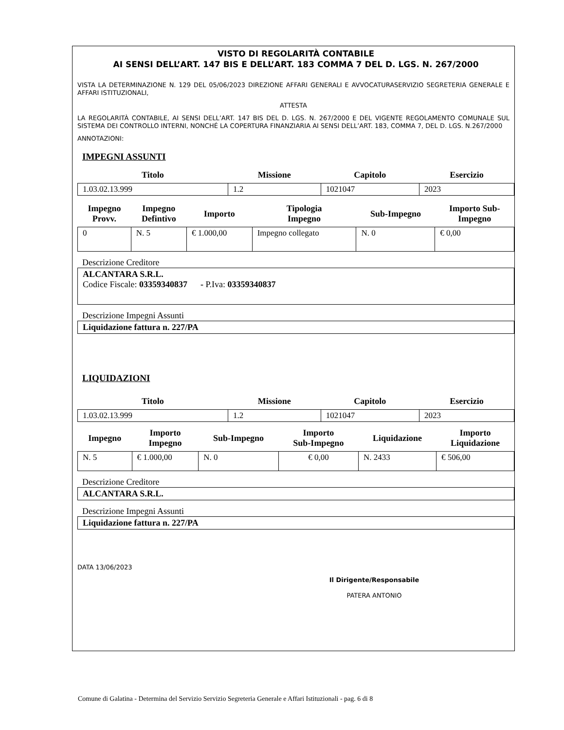VISTO DI REGOLARITÀ CONTABILE
AI SENSI DELL’ART. 147 BIS E DELL’ART. 183 COMMA 7 DEL D. LGS. N. 267/2000
VISTA LA DETERMINAZIONE N. 129 DEL 05/06/2023 DIREZIONE AFFARI GENERALI E AVVOCATURASERVIZIO SEGRETERIA GENERALE E AFFARI ISTITUZIONALI,
ATTESTA
LA REGOLARITÀ CONTABILE, AI SENSI DELL’ART. 147 BIS DEL D. LGS. N. 267/2000 E DEL VIGENTE REGOLAMENTO COMUNALE SUL SISTEMA DEI CONTROLLO INTERNI, NONCHÉ LA COPERTURA FINANZIARIA AI SENSI DELL’ART. 183, COMMA 7, DEL D. LGS. N.267/2000
ANNOTAZIONI:
IMPEGNI ASSUNTI
| Titolo | Missione | Capitolo | Esercizio |
| --- | --- | --- | --- |
| 1.03.02.13.999 | 1.2 | 1021047 | 2023 |
| Impegno Provv. | Impegno Defintivo | Importo | Tipologia Impegno | Sub-Impegno | Importo Sub- Impegno |
| --- | --- | --- | --- | --- | --- |
| 0 | N. 5 | € 1.000,00 | Impegno collegato | N. 0 | € 0,00 |
Descrizione Creditore
ALCANTARA S.R.L.
Codice Fiscale: 03359340837 - P.Iva: 03359340837
Descrizione Impegni Assunti
Liquidazione fattura n. 227/PA
LIQUIDAZIONI
| Titolo | Missione | Capitolo | Esercizio |
| --- | --- | --- | --- |
| 1.03.02.13.999 | 1.2 | 1021047 | 2023 |
| Impegno | Importo Impegno | Sub-Impegno | Importo Sub-Impegno | Liquidazione | Importo Liquidazione |
| --- | --- | --- | --- | --- | --- |
| N. 5 | € 1.000,00 | N. 0 | € 0,00 | N. 2433 | € 506,00 |
Descrizione Creditore
ALCANTARA S.R.L.
Descrizione Impegni Assunti
Liquidazione fattura n. 227/PA
DATA 13/06/2023
Il Dirigente/Responsabile
PATERA ANTONIO
Comune di Galatina - Determina del Servizio Servizio Segreteria Generale e Affari Istituzionali - pag. 6 di 8